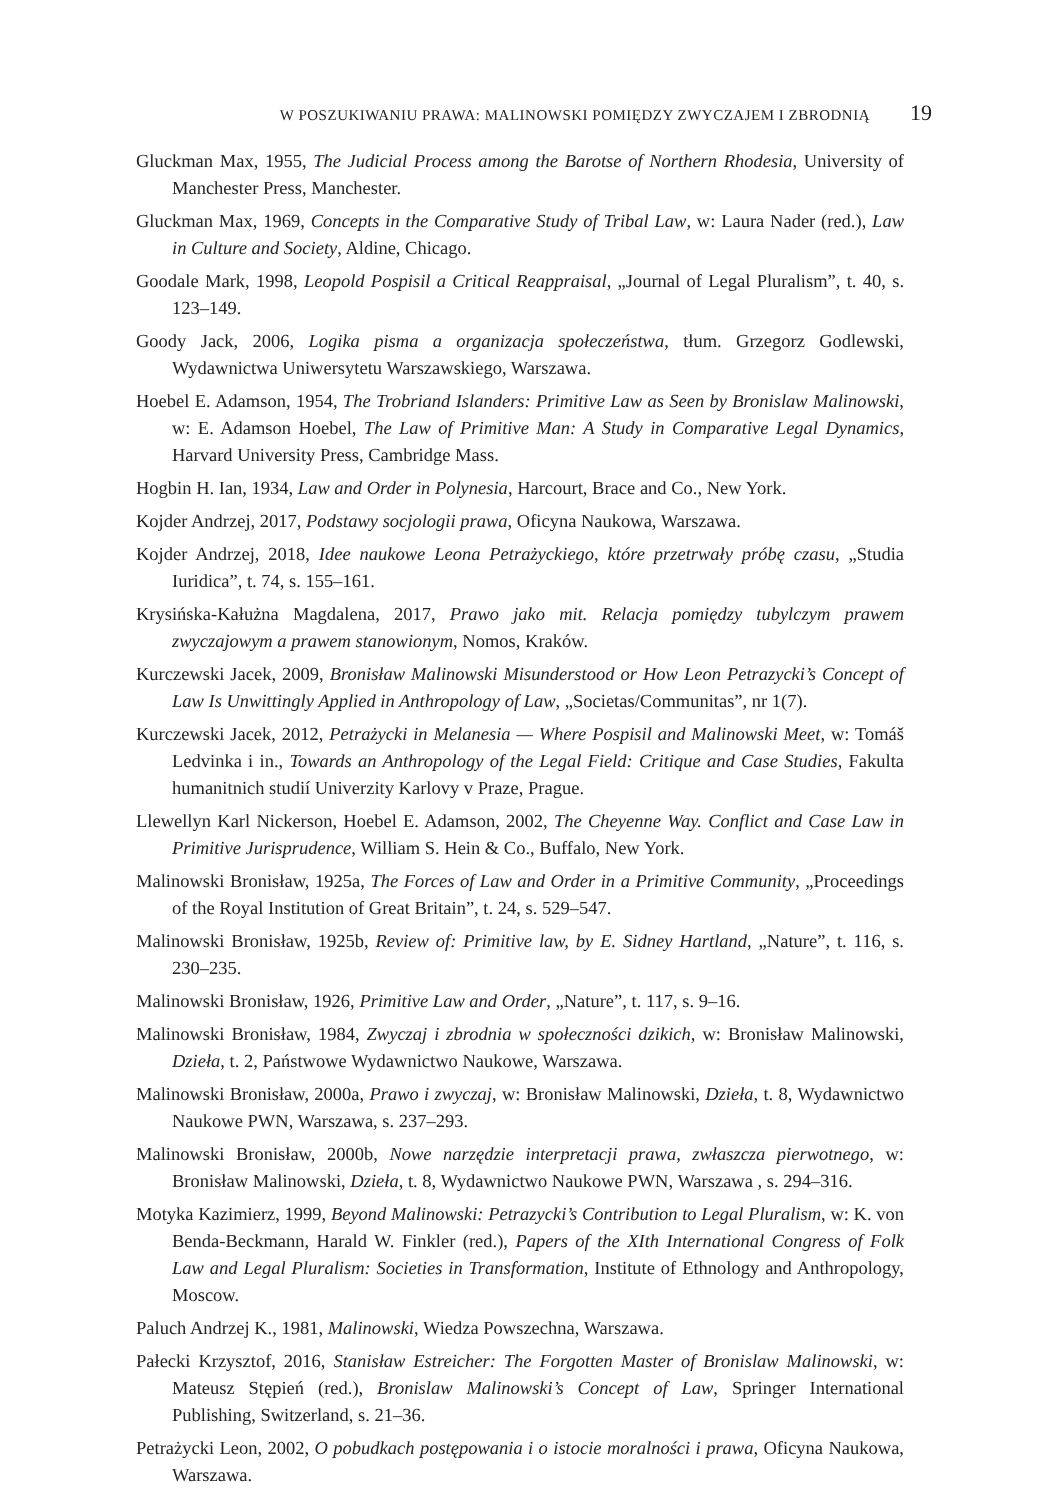W POSZUKIWANIU PRAWA: MALINOWSKI POMIĘDZY ZWYCZAJEM I ZBRODNIĄ 19
Gluckman Max, 1955, The Judicial Process among the Barotse of Northern Rhodesia, University of Manchester Press, Manchester.
Gluckman Max, 1969, Concepts in the Comparative Study of Tribal Law, w: Laura Nader (red.), Law in Culture and Society, Aldine, Chicago.
Goodale Mark, 1998, Leopold Pospisil a Critical Reappraisal, „Journal of Legal Pluralism”, t. 40, s. 123–149.
Goody Jack, 2006, Logika pisma a organizacja społeczeństwa, tłum. Grzegorz Godlewski, Wydawnictwa Uniwersytetu Warszawskiego, Warszawa.
Hoebel E. Adamson, 1954, The Trobriand Islanders: Primitive Law as Seen by Bronislaw Malinowski, w: E. Adamson Hoebel, The Law of Primitive Man: A Study in Comparative Legal Dynamics, Harvard University Press, Cambridge Mass.
Hogbin H. Ian, 1934, Law and Order in Polynesia, Harcourt, Brace and Co., New York.
Kojder Andrzej, 2017, Podstawy socjologii prawa, Oficyna Naukowa, Warszawa.
Kojder Andrzej, 2018, Idee naukowe Leona Petrażyckiego, które przetrwały próbę czasu, „Studia Iuridica”, t. 74, s. 155–161.
Krysińska-Kałużna Magdalena, 2017, Prawo jako mit. Relacja pomiędzy tubylczym prawem zwyczajowym a prawem stanowionym, Nomos, Kraków.
Kurczewski Jacek, 2009, Bronisław Malinowski Misunderstood or How Leon Petrazycki’s Concept of Law Is Unwittingly Applied in Anthropology of Law, „Societas/Communitas”, nr 1(7).
Kurczewski Jacek, 2012, Petrażycki in Melanesia — Where Pospisil and Malinowski Meet, w: Tomáš Ledvinka i in., Towards an Anthropology of the Legal Field: Critique and Case Studies, Fakulta humanitnich studií Univerzity Karlovy v Praze, Prague.
Llewellyn Karl Nickerson, Hoebel E. Adamson, 2002, The Cheyenne Way. Conflict and Case Law in Primitive Jurisprudence, William S. Hein & Co., Buffalo, New York.
Malinowski Bronisław, 1925a, The Forces of Law and Order in a Primitive Community, „Proceedings of the Royal Institution of Great Britain”, t. 24, s. 529–547.
Malinowski Bronisław, 1925b, Review of: Primitive law, by E. Sidney Hartland, „Nature”, t. 116, s. 230–235.
Malinowski Bronisław, 1926, Primitive Law and Order, „Nature”, t. 117, s. 9–16.
Malinowski Bronisław, 1984, Zwyczaj i zbrodnia w społeczności dzikich, w: Bronisław Malinowski, Dzieła, t. 2, Państwowe Wydawnictwo Naukowe, Warszawa.
Malinowski Bronisław, 2000a, Prawo i zwyczaj, w: Bronisław Malinowski, Dzieła, t. 8, Wydawnictwo Naukowe PWN, Warszawa, s. 237–293.
Malinowski Bronisław, 2000b, Nowe narzędzie interpretacji prawa, zwłaszcza pierwotnego, w: Bronisław Malinowski, Dzieła, t. 8, Wydawnictwo Naukowe PWN, Warszawa , s. 294–316.
Motyka Kazimierz, 1999, Beyond Malinowski: Petrazycki’s Contribution to Legal Pluralism, w: K. von Benda-Beckmann, Harald W. Finkler (red.), Papers of the XIth International Congress of Folk Law and Legal Pluralism: Societies in Transformation, Institute of Ethnology and Anthropology, Moscow.
Paluch Andrzej K., 1981, Malinowski, Wiedza Powszechna, Warszawa.
Pałecki Krzysztof, 2016, Stanisław Estreicher: The Forgotten Master of Bronislaw Malinowski, w: Mateusz Stępień (red.), Bronislaw Malinowski’s Concept of Law, Springer International Publishing, Switzerland, s. 21–36.
Petrażycki Leon, 2002, O pobudkach postępowania i o istocie moralności i prawa, Oficyna Naukowa, Warszawa.